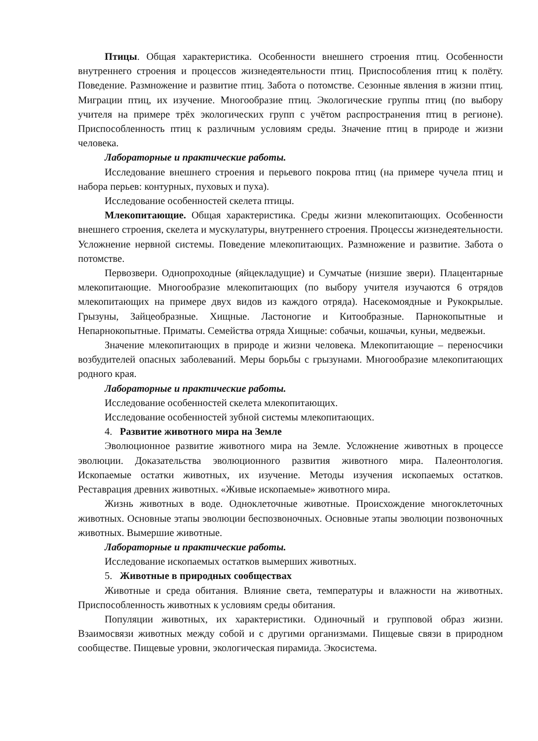Птицы. Общая характеристика. Особенности внешнего строения птиц. Особенности внутреннего строения и процессов жизнедеятельности птиц. Приспособления птиц к полёту. Поведение. Размножение и развитие птиц. Забота о потомстве. Сезонные явления в жизни птиц. Миграции птиц, их изучение. Многообразие птиц. Экологические группы птиц (по выбору учителя на примере трёх экологических групп с учётом распространения птиц в регионе). Приспособленность птиц к различным условиям среды. Значение птиц в природе и жизни человека.
Лабораторные и практические работы.
Исследование внешнего строения и перьевого покрова птиц (на примере чучела птиц и набора перьев: контурных, пуховых и пуха).
Исследование особенностей скелета птицы.
Млекопитающие. Общая характеристика. Среды жизни млекопитающих. Особенности внешнего строения, скелета и мускулатуры, внутреннего строения. Процессы жизнедеятельности. Усложнение нервной системы. Поведение млекопитающих. Размножение и развитие. Забота о потомстве.
Первозвери. Однопроходные (яйцекладущие) и Сумчатые (низшие звери). Плацентарные млекопитающие. Многообразие млекопитающих (по выбору учителя изучаются 6 отрядов млекопитающих на примере двух видов из каждого отряда). Насекомоядные и Рукокрылые. Грызуны, Зайцеобразные. Хищные. Ластоногие и Китообразные. Парнокопытные и Непарнокопытные. Приматы. Семейства отряда Хищные: собачьи, кошачьи, куньи, медвежьи.
Значение млекопитающих в природе и жизни человека. Млекопитающие – переносчики возбудителей опасных заболеваний. Меры борьбы с грызунами. Многообразие млекопитающих родного края.
Лабораторные и практические работы.
Исследование особенностей скелета млекопитающих.
Исследование особенностей зубной системы млекопитающих.
4. Развитие животного мира на Земле
Эволюционное развитие животного мира на Земле. Усложнение животных в процессе эволюции. Доказательства эволюционного развития животного мира. Палеонтология. Ископаемые остатки животных, их изучение. Методы изучения ископаемых остатков. Реставрация древних животных. «Живые ископаемые» животного мира.
Жизнь животных в воде. Одноклеточные животные. Происхождение многоклеточных животных. Основные этапы эволюции беспозвоночных. Основные этапы эволюции позвоночных животных. Вымершие животные.
Лабораторные и практические работы.
Исследование ископаемых остатков вымерших животных.
5. Животные в природных сообществах
Животные и среда обитания. Влияние света, температуры и влажности на животных. Приспособленность животных к условиям среды обитания.
Популяции животных, их характеристики. Одиночный и групповой образ жизни. Взаимосвязи животных между собой и с другими организмами. Пищевые связи в природном сообществе. Пищевые уровни, экологическая пирамида. Экосистема.